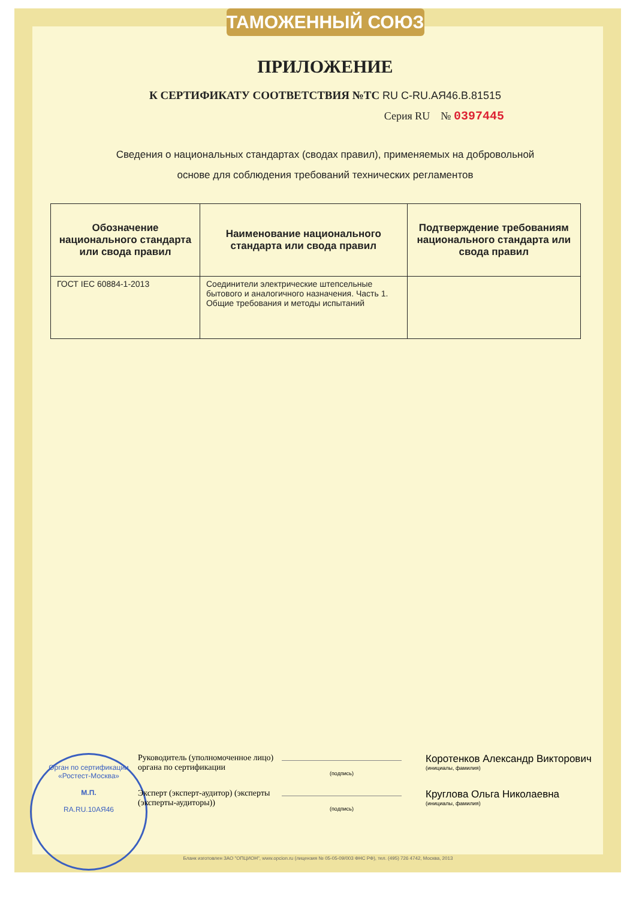ТАМОЖЕННЫЙ СОЮЗ
ПРИЛОЖЕНИЕ
К СЕРТИФИКАТУ СООТВЕТСТВИЯ №ТС RU C-RU.АЯ46.В.81515
Серия RU № 0397445
Сведения о национальных стандартах (сводах правил), применяемых на добровольной
основе для соблюдения требований технических регламентов
| Обозначение национального стандарта или свода правил | Наименование национального стандарта или свода правил | Подтверждение требованиям национального стандарта или свода правил |
| --- | --- | --- |
| ГОСТ IEC 60884-1-2013 | Соединители электрические штепсельные бытового и аналогичного назначения. Часть 1. Общие требования и методы испытаний | |
Орган по сертификации «Ростест-Москва»
М.П.
RA.RU.10АЯ46
Руководитель (уполномоченное лицо) органа по сертификации
(подпись)
Коротенков Александр Викторович
(инициалы, фамилия)
Эксперт (эксперт-аудитор) (эксперты (эксперты-аудиторы))
(подпись)
Круглова Ольга Николаевна
(инициалы, фамилия)
Бланк изготовлен ЗАО "ОПЦИОН", www.opcion.ru (лицензия № 05-05-09/003 ФНС РФ), тел. (495) 726 4742, Москва, 2013